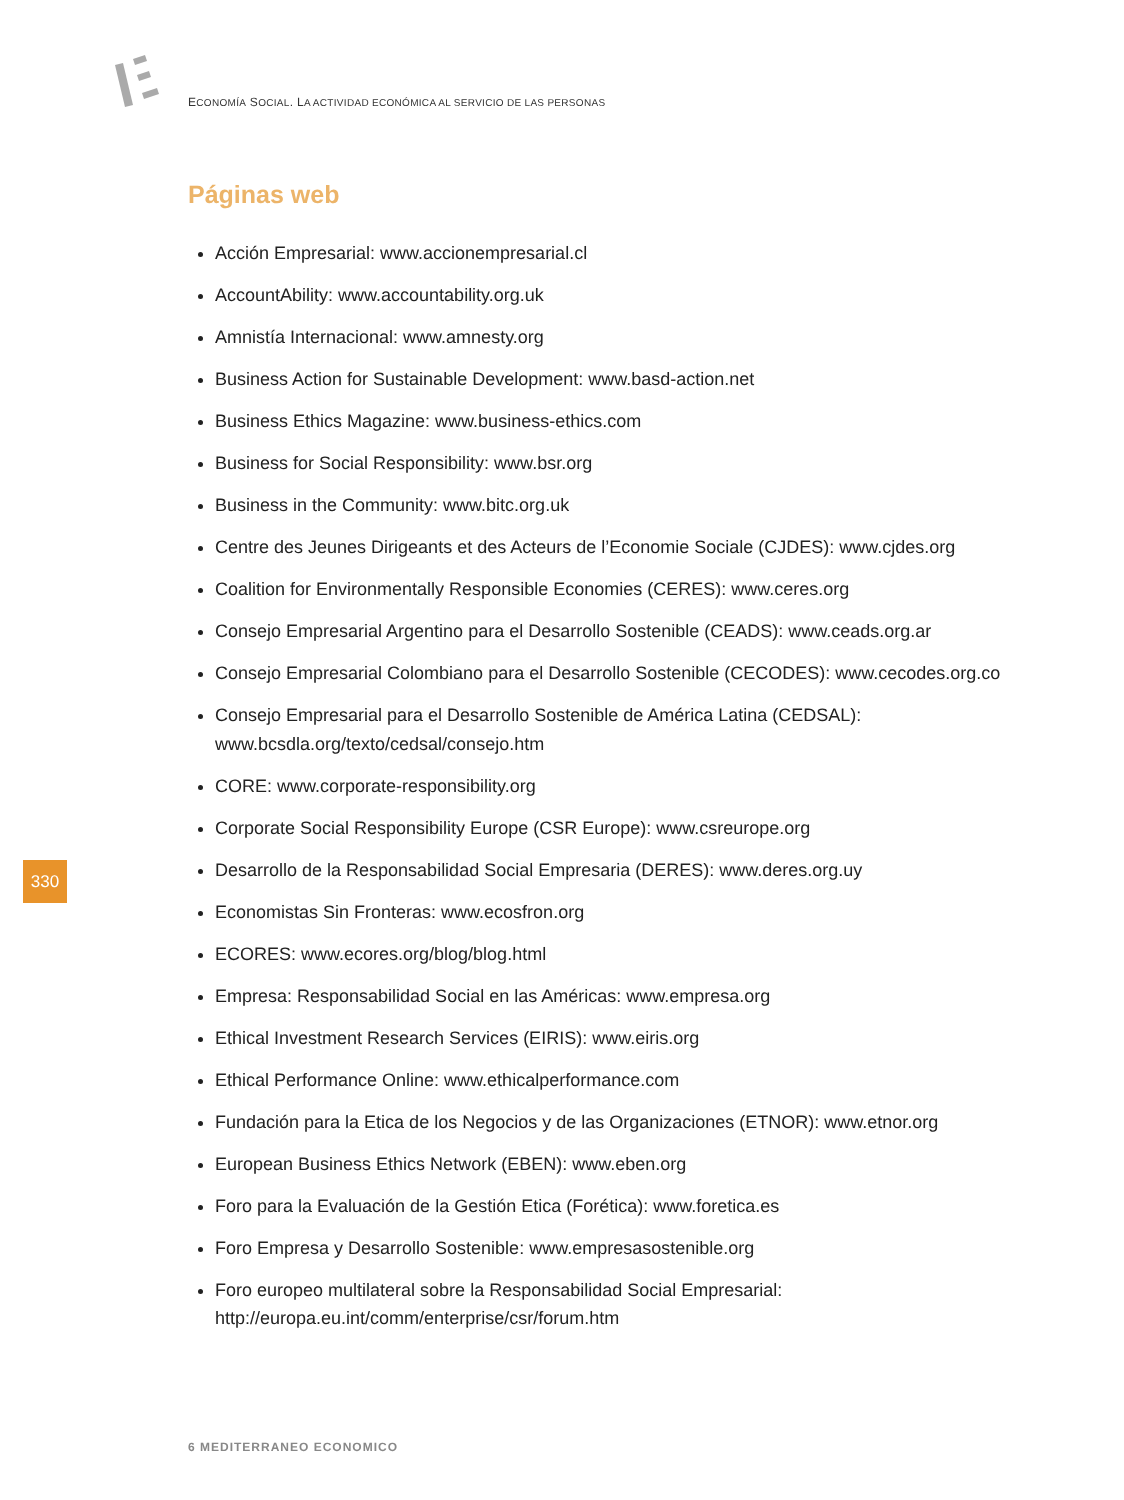ECONOMÍA SOCIAL. LA ACTIVIDAD ECONÓMICA AL SERVICIO DE LAS PERSONAS
Páginas web
Acción Empresarial: www.accionempresarial.cl
AccountAbility: www.accountability.org.uk
Amnistía Internacional: www.amnesty.org
Business Action for Sustainable Development: www.basd-action.net
Business Ethics Magazine: www.business-ethics.com
Business for Social Responsibility: www.bsr.org
Business in the Community: www.bitc.org.uk
Centre des Jeunes Dirigeants et des Acteurs de l’Economie Sociale (CJDES): www.cjdes.org
Coalition for Environmentally Responsible Economies (CERES): www.ceres.org
Consejo Empresarial Argentino para el Desarrollo Sostenible (CEADS): www.ceads.org.ar
Consejo Empresarial Colombiano para el Desarrollo Sostenible (CECODES): www.cecodes.org.co
Consejo Empresarial para el Desarrollo Sostenible de América Latina (CEDSAL): www.bcsdla.org/texto/cedsal/consejo.htm
CORE: www.corporate-responsibility.org
Corporate Social Responsibility Europe (CSR Europe): www.csreurope.org
Desarrollo de la Responsabilidad Social Empresaria (DERES): www.deres.org.uy
Economistas Sin Fronteras: www.ecosfron.org
ECORES: www.ecores.org/blog/blog.html
Empresa: Responsabilidad Social en las Américas: www.empresa.org
Ethical Investment Research Services (EIRIS): www.eiris.org
Ethical Performance Online: www.ethicalperformance.com
Fundación para la Etica de los Negocios y de las Organizaciones (ETNOR): www.etnor.org
European Business Ethics Network (EBEN): www.eben.org
Foro para la Evaluación de la Gestión Etica (Forética): www.foretica.es
Foro Empresa y Desarrollo Sostenible: www.empresasostenible.org
Foro europeo multilateral sobre la Responsabilidad Social Empresarial: http://europa.eu.int/comm/enterprise/csr/forum.htm
330
6 MEDITERRANEO ECONOMICO